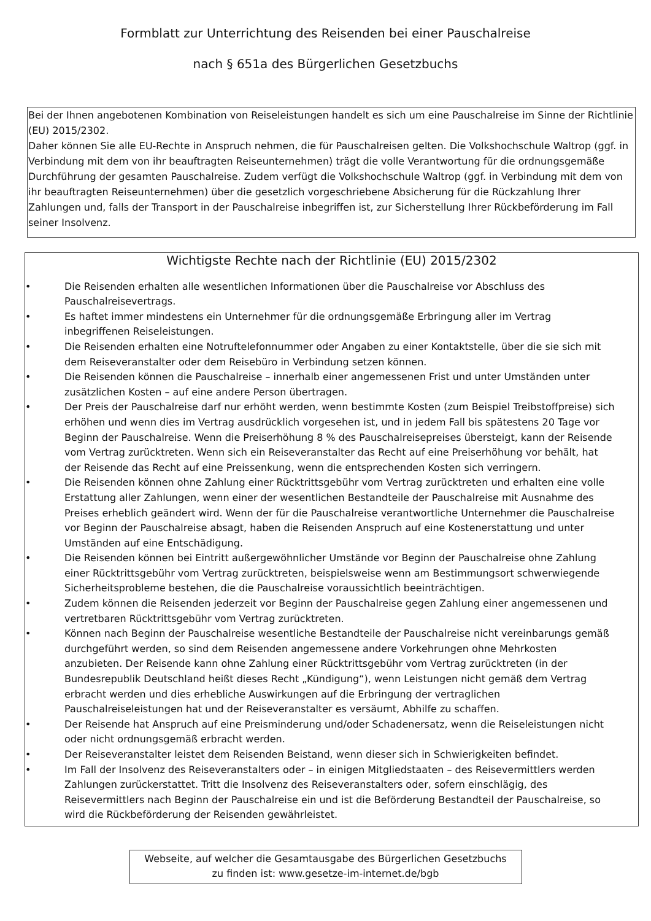Formblatt zur Unterrichtung des Reisenden bei einer Pauschalreise
nach § 651a des Bürgerlichen Gesetzbuchs
Bei der Ihnen angebotenen Kombination von Reiseleistungen handelt es sich um eine Pauschalreise im Sinne der Richtlinie (EU) 2015/2302.
Daher können Sie alle EU-Rechte in Anspruch nehmen, die für Pauschalreisen gelten. Die Volkshochschule Waltrop (ggf. in Verbindung mit dem von ihr beauftragten Reiseunternehmen) trägt die volle Verantwortung für die ordnungsgemäße Durchführung der gesamten Pauschalreise. Zudem verfügt die Volkshochschule Waltrop (ggf. in Verbindung mit dem von ihr beauftragten Reiseunternehmen) über die gesetzlich vorgeschriebene Absicherung für die Rückzahlung Ihrer Zahlungen und, falls der Transport in der Pauschalreise inbegriffen ist, zur Sicherstellung Ihrer Rückbeförderung im Fall seiner Insolvenz.
Wichtigste Rechte nach der Richtlinie (EU) 2015/2302
• Die Reisenden erhalten alle wesentlichen Informationen über die Pauschalreise vor Abschluss des Pauschalreisevertrags.
• Es haftet immer mindestens ein Unternehmer für die ordnungsgemäße Erbringung aller im Vertrag inbegriffenen Reiseleistungen.
• Die Reisenden erhalten eine Notruftelefonnummer oder Angaben zu einer Kontaktstelle, über die sie sich mit dem Reiseveranstalter oder dem Reisebüro in Verbindung setzen können.
• Die Reisenden können die Pauschalreise – innerhalb einer angemessenen Frist und unter Umständen unter zusätzlichen Kosten – auf eine andere Person übertragen.
• Der Preis der Pauschalreise darf nur erhöht werden, wenn bestimmte Kosten (zum Beispiel Treibstoffpreise) sich erhöhen und wenn dies im Vertrag ausdrücklich vorgesehen ist, und in jedem Fall bis spätestens 20 Tage vor Beginn der Pauschalreise. Wenn die Preiserhöhung 8 % des Pauschalreisepreises übersteigt, kann der Reisende vom Vertrag zurücktreten. Wenn sich ein Reiseveranstalter das Recht auf eine Preiserhöhung vor behält, hat der Reisende das Recht auf eine Preissenkung, wenn die entsprechenden Kosten sich verringern.
• Die Reisenden können ohne Zahlung einer Rücktrittsgebühr vom Vertrag zurücktreten und erhalten eine volle Erstattung aller Zahlungen, wenn einer der wesentlichen Bestandteile der Pauschalreise mit Ausnahme des Preises erheblich geändert wird. Wenn der für die Pauschalreise verantwortliche Unternehmer die Pauschalreise vor Beginn der Pauschalreise absagt, haben die Reisenden Anspruch auf eine Kostenerstattung und unter Umständen auf eine Entschädigung.
• Die Reisenden können bei Eintritt außergewöhnlicher Umstände vor Beginn der Pauschalreise ohne Zahlung einer Rücktrittsgebühr vom Vertrag zurücktreten, beispielsweise wenn am Bestimmungsort schwerwiegende Sicherheitsprobleme bestehen, die die Pauschalreise voraussichtlich beeinträchtigen.
• Zudem können die Reisenden jederzeit vor Beginn der Pauschalreise gegen Zahlung einer angemessenen und vertretbaren Rücktrittsgebühr vom Vertrag zurücktreten.
• Können nach Beginn der Pauschalreise wesentliche Bestandteile der Pauschalreise nicht vereinbarungs gemäß durchgeführt werden, so sind dem Reisenden angemessene andere Vorkehrungen ohne Mehrkosten anzubieten. Der Reisende kann ohne Zahlung einer Rücktrittsgebühr vom Vertrag zurücktreten (in der Bundesrepublik Deutschland heißt dieses Recht „Kündigung“), wenn Leistungen nicht gemäß dem Vertrag erbracht werden und dies erhebliche Auswirkungen auf die Erbringung der vertraglichen Pauschalreiseleistungen hat und der Reiseveranstalter es versäumt, Abhilfe zu schaffen.
• Der Reisende hat Anspruch auf eine Preisminderung und/oder Schadenersatz, wenn die Reiseleistungen nicht oder nicht ordnungsgemäß erbracht werden.
• Der Reiseveranstalter leistet dem Reisenden Beistand, wenn dieser sich in Schwierigkeiten befindet.
• Im Fall der Insolvenz des Reiseveranstalters oder – in einigen Mitgliedstaaten – des Reisevermittlers werden Zahlungen zurückerstattet. Tritt die Insolvenz des Reiseveranstalters oder, sofern einschlägig, des Reisevermittlers nach Beginn der Pauschalreise ein und ist die Beförderung Bestandteil der Pauschalreise, so wird die Rückbeförderung der Reisenden gewährleistet.
Webseite, auf welcher die Gesamtausgabe des Bürgerlichen Gesetzbuchs
zu finden ist: www.gesetze-im-internet.de/bgb